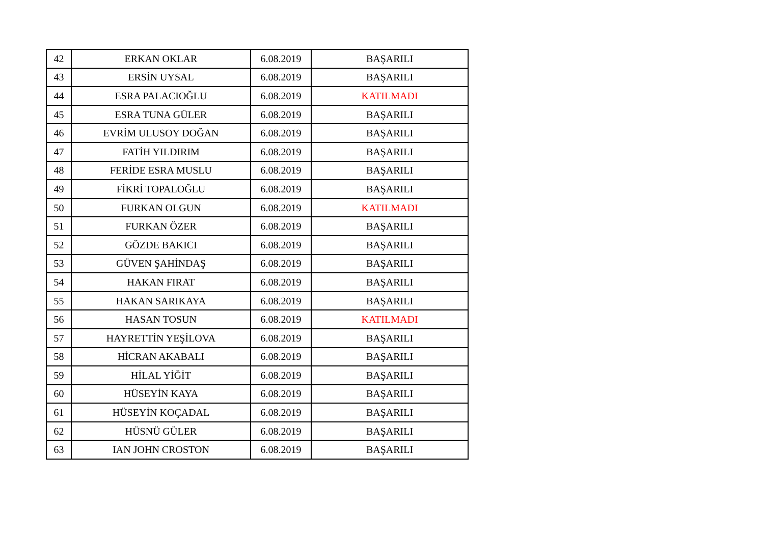| 42 | ERKAN OKLAR | 6.08.2019 | BAŞARILI |
| 43 | ERSİN UYSAL | 6.08.2019 | BAŞARILI |
| 44 | ESRA PALACIOĞLU | 6.08.2019 | KATILMADI |
| 45 | ESRA TUNA GÜLER | 6.08.2019 | BAŞARILI |
| 46 | EVRİM ULUSOY DOĞAN | 6.08.2019 | BAŞARILI |
| 47 | FATİH YILDIRIM | 6.08.2019 | BAŞARILI |
| 48 | FERİDE ESRA MUSLU | 6.08.2019 | BAŞARILI |
| 49 | FİKRİ TOPALOĞLU | 6.08.2019 | BAŞARILI |
| 50 | FURKAN OLGUN | 6.08.2019 | KATILMADI |
| 51 | FURKAN ÖZER | 6.08.2019 | BAŞARILI |
| 52 | GÖZDE BAKICI | 6.08.2019 | BAŞARILI |
| 53 | GÜVEN ŞAHİNDAŞ | 6.08.2019 | BAŞARILI |
| 54 | HAKAN FIRAT | 6.08.2019 | BAŞARILI |
| 55 | HAKAN SARIKAYA | 6.08.2019 | BAŞARILI |
| 56 | HASAN TOSUN | 6.08.2019 | KATILMADI |
| 57 | HAYRETTİN YEŞİLOVA | 6.08.2019 | BAŞARILI |
| 58 | HİCRAN AKABALI | 6.08.2019 | BAŞARILI |
| 59 | HİLAL YİĞİT | 6.08.2019 | BAŞARILI |
| 60 | HÜSEYİN KAYA | 6.08.2019 | BAŞARILI |
| 61 | HÜSEYİN KOÇADAL | 6.08.2019 | BAŞARILI |
| 62 | HÜSNÜ GÜLER | 6.08.2019 | BAŞARILI |
| 63 | IAN JOHN CROSTON | 6.08.2019 | BAŞARILI |